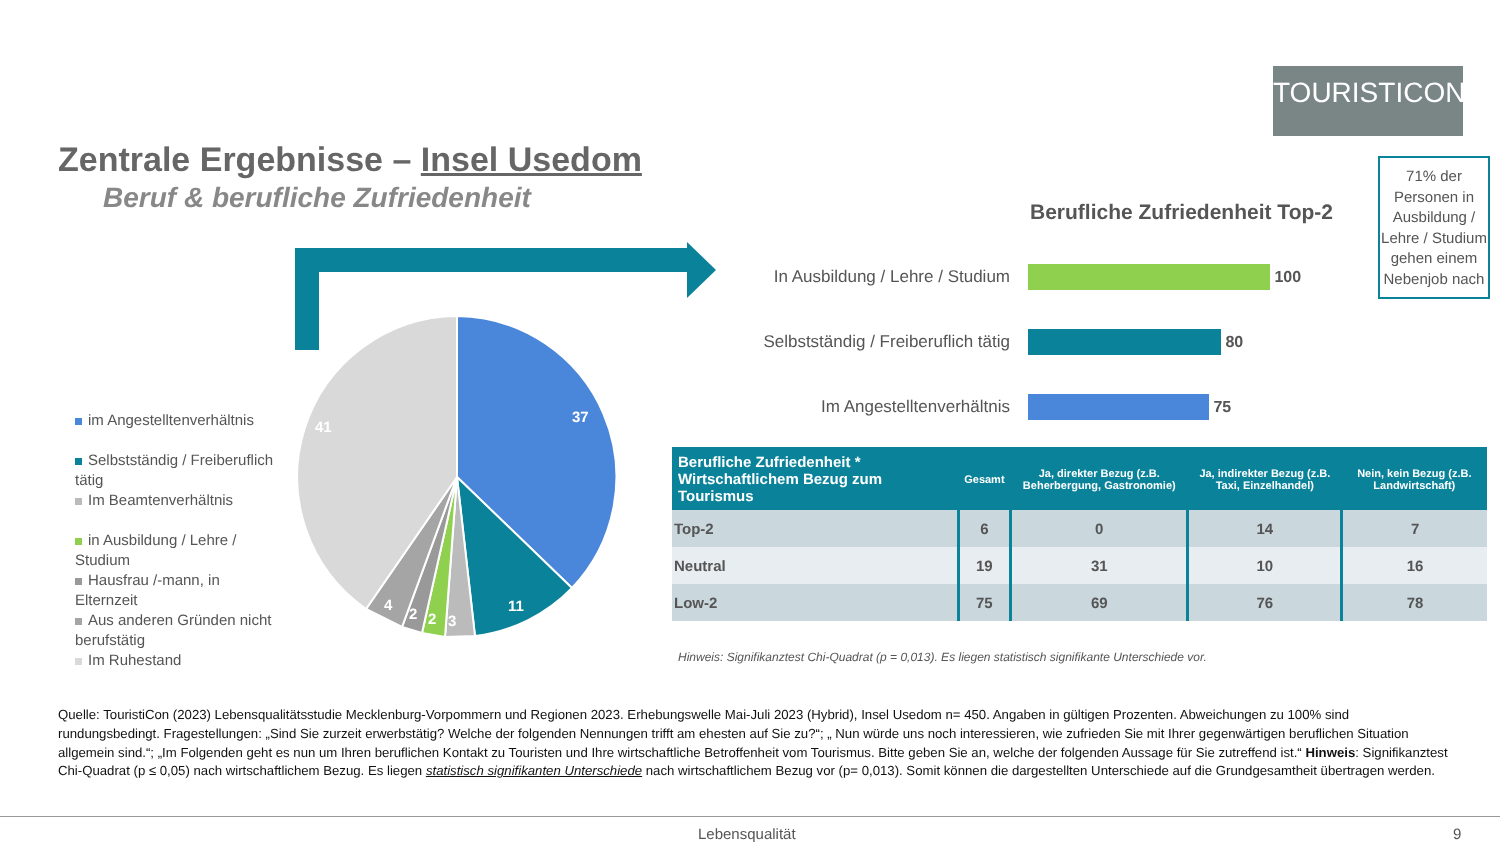TOURISTICON
Zentrale Ergebnisse – Insel Usedom
Beruf & berufliche Zufriedenheit
37
11
3
2
2
4
41
im Angestelltenverhältnis
Selbstständig / Freiberuflich tätig
Im Beamtenverhältnis
in Ausbildung / Lehre / Studium
Hausfrau /-mann, in Elternzeit
Aus anderen Gründen nicht berufstätig
Im Ruhestand
Berufliche Zufriedenheit Top-2
In Ausbildung / Lehre / Studium
100
Selbstständig / Freiberuflich tätig
80
Im Angestelltenverhältnis 75
71% der Personen in Ausbildung / Lehre / Studium gehen einem Nebenjob nach
| Berufliche Zufriedenheit * Wirtschaftlichem Bezug zum Tourismus | Gesamt | Ja, direkter Bezug (z.B. Beherbergung, Gastronomie) | Ja, indirekter Bezug (z.B. Taxi, Einzelhandel) | Nein, kein Bezug (z.B. Landwirtschaft) |
| --- | --- | --- | --- | --- |
| Top-2 | 6 | 0 | 14 | 7 |
| Neutral | 19 | 31 | 10 | 16 |
| Low-2 | 75 | 69 | 76 | 78 |
Hinweis: Signifikanztest Chi-Quadrat (p = 0,013). Es liegen statistisch signifikante Unterschiede vor.
Quelle: TouristiCon (2023) Lebensqualitätsstudie Mecklenburg-Vorpommern und Regionen 2023. Erhebungswelle Mai-Juli 2023 (Hybrid), Insel Usedom n= 450. Angaben in gültigen Prozenten. Abweichungen zu 100% sind rundungsbedingt. Fragestellungen: „Sind Sie zurzeit erwerbstätig? Welche der folgenden Nennungen trifft am ehesten auf Sie zu?“; „ Nun würde uns noch interessieren, wie zufrieden Sie mit Ihrer gegenwärtigen beruflichen Situation allgemein sind.“; „Im Folgenden geht es nun um Ihren beruflichen Kontakt zu Touristen und Ihre wirtschaftliche Betroffenheit vom Tourismus. Bitte geben Sie an, welche der folgenden Aussage für Sie zutreffend ist.“ Hinweis: Signifikanztest Chi-Quadrat (p ≤ 0,05) nach wirtschaftlichem Bezug. Es liegen statistisch signifikanten Unterschiede nach wirtschaftlichem Bezug vor (p= 0,013). Somit können die dargestellten Unterschiede auf die Grundgesamtheit übertragen werden.
Lebensqualität 9